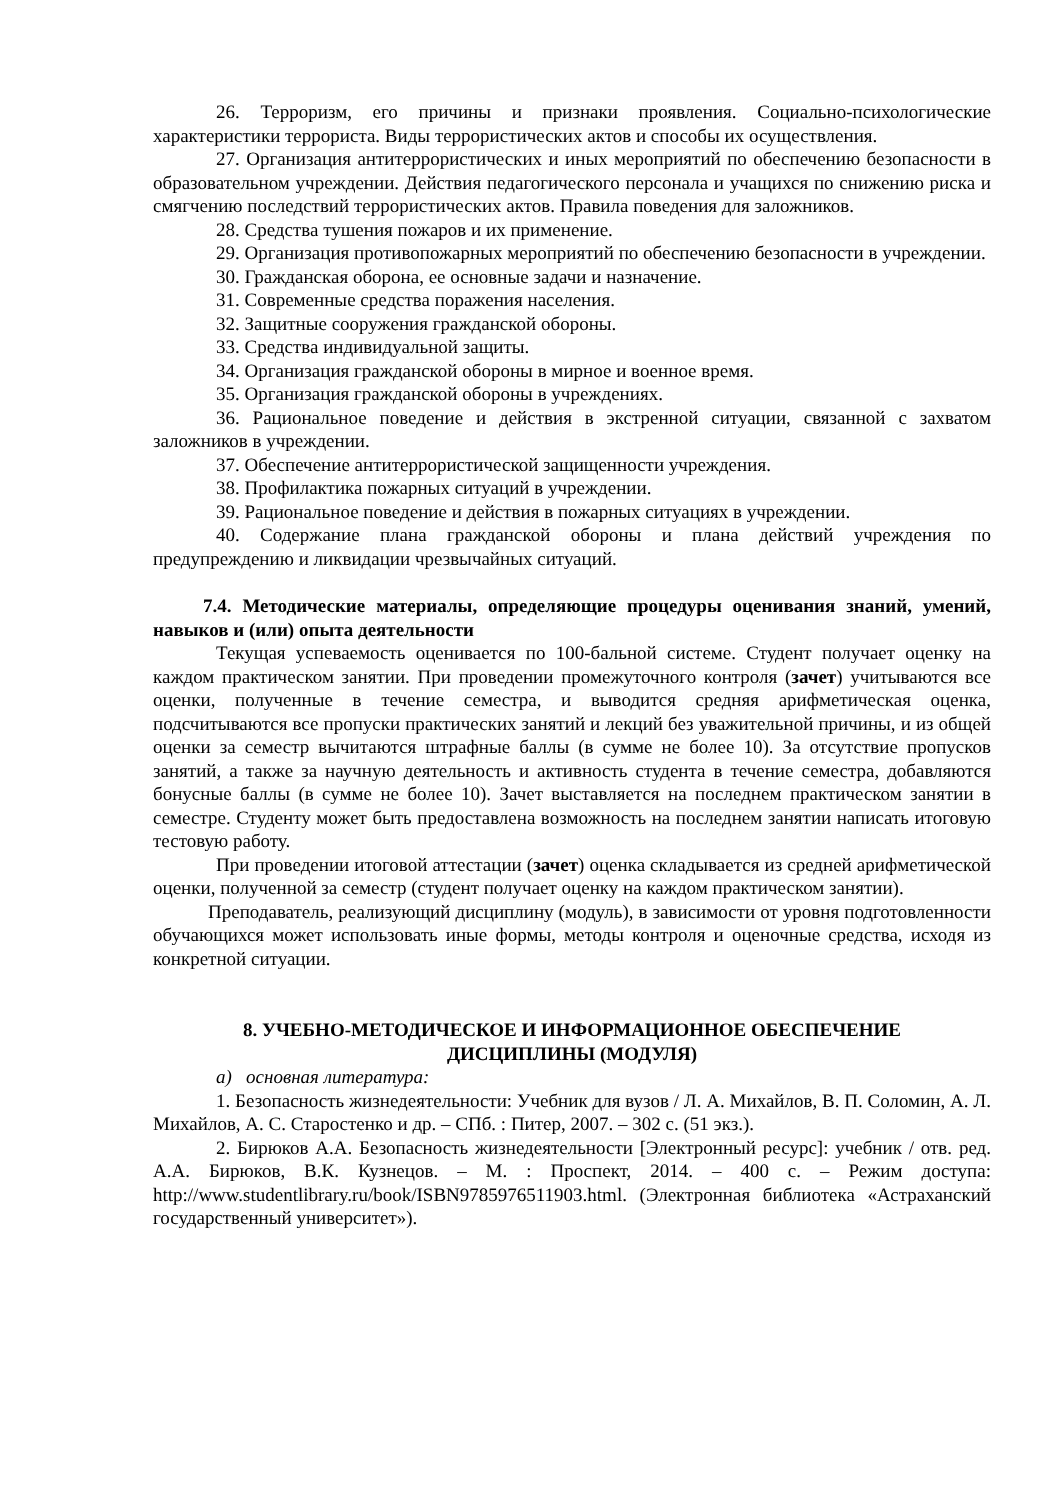26. Терроризм, его причины и признаки проявления. Социально-психологические характеристики террориста. Виды террористических актов и способы их осуществления.
27. Организация антитеррористических и иных мероприятий по обеспечению безопасности в образовательном учреждении. Действия педагогического персонала и учащихся по снижению риска и смягчению последствий террористических актов. Правила поведения для заложников.
28. Средства тушения пожаров и их применение.
29. Организация противопожарных мероприятий по обеспечению безопасности в учреждении.
30. Гражданская оборона, ее основные задачи и назначение.
31. Современные средства поражения населения.
32. Защитные сооружения гражданской обороны.
33. Средства индивидуальной защиты.
34. Организация гражданской обороны в мирное и военное время.
35. Организация гражданской обороны в учреждениях.
36. Рациональное поведение и действия в экстренной ситуации, связанной с захватом заложников в учреждении.
37. Обеспечение антитеррористической защищенности учреждения.
38. Профилактика пожарных ситуаций в учреждении.
39. Рациональное поведение и действия в пожарных ситуациях в учреждении.
40. Содержание плана гражданской обороны и плана действий учреждения по предупреждению и ликвидации чрезвычайных ситуаций.
7.4. Методические материалы, определяющие процедуры оценивания знаний, умений, навыков и (или) опыта деятельности
Текущая успеваемость оценивается по 100-бальной системе. Студент получает оценку на каждом практическом занятии. При проведении промежуточного контроля (зачет) учитываются все оценки, полученные в течение семестра, и выводится средняя арифметическая оценка, подсчитываются все пропуски практических занятий и лекций без уважительной причины, и из общей оценки за семестр вычитаются штрафные баллы (в сумме не более 10). За отсутствие пропусков занятий, а также за научную деятельность и активность студента в течение семестра, добавляются бонусные баллы (в сумме не более 10). Зачет выставляется на последнем практическом занятии в семестре. Студенту может быть предоставлена возможность на последнем занятии написать итоговую тестовую работу.
При проведении итоговой аттестации (зачет) оценка складывается из средней арифметической оценки, полученной за семестр (студент получает оценку на каждом практическом занятии).
Преподаватель, реализующий дисциплину (модуль), в зависимости от уровня подготовленности обучающихся может использовать иные формы, методы контроля и оценочные средства, исходя из конкретной ситуации.
8. УЧЕБНО-МЕТОДИЧЕСКОЕ И ИНФОРМАЦИОННОЕ ОБЕСПЕЧЕНИЕ
ДИСЦИПЛИНЫ (МОДУЛЯ)
а) основная литература:
1. Безопасность жизнедеятельности: Учебник для вузов / Л. А. Михайлов, В. П. Соломин, А. Л. Михайлов, А. С. Старостенко и др. – СПб. : Питер, 2007. – 302 с. (51 экз.).
2. Бирюков А.А. Безопасность жизнедеятельности [Электронный ресурс]: учебник / отв. ред. А.А. Бирюков, В.К. Кузнецов. – М. : Проспект, 2014. – 400 с. – Режим доступа: http://www.studentlibrary.ru/book/ISBN9785976511903.html. (Электронная библиотека «Астраханский государственный университет»).